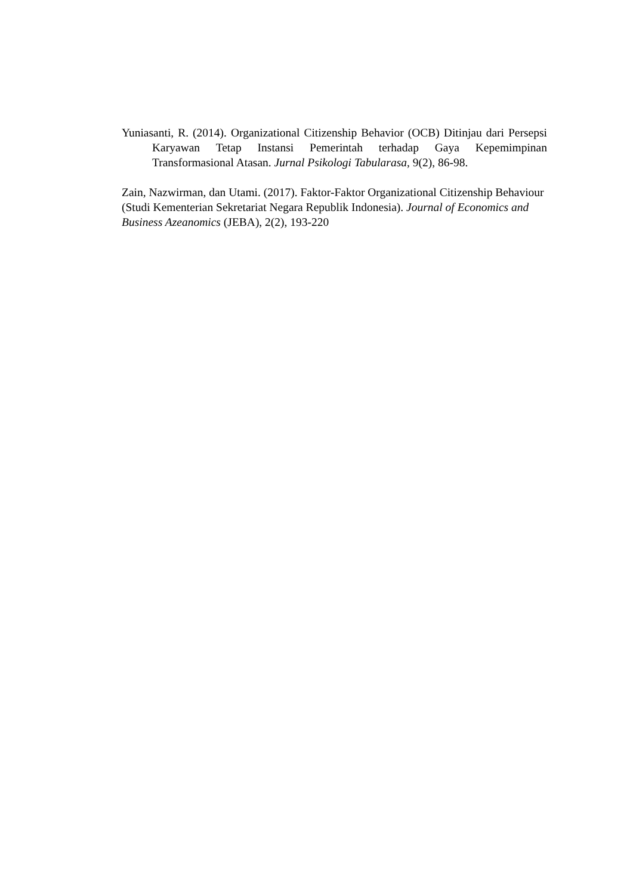Yuniasanti, R. (2014). Organizational Citizenship Behavior (OCB) Ditinjau dari Persepsi Karyawan Tetap Instansi Pemerintah terhadap Gaya Kepemimpinan Transformasional Atasan. Jurnal Psikologi Tabularasa, 9(2), 86-98.
Zain, Nazwirman, dan Utami. (2017). Faktor-Faktor Organizational Citizenship Behaviour (Studi Kementerian Sekretariat Negara Republik Indonesia). Journal of Economics and Business Azeanomics (JEBA), 2(2), 193-220